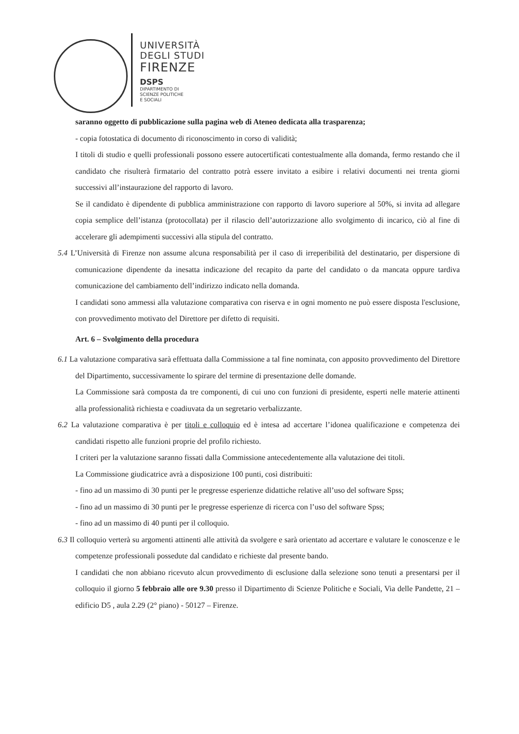UNIVERSITÀ
DEGLI STUDI
FIRENZE
DSPS
DIPARTIMENTO DI
SCIENZE POLITICHE
E SOCIALI
saranno oggetto di pubblicazione sulla pagina web di Ateneo dedicata alla trasparenza;
- copia fotostatica di documento di riconoscimento in corso di validità;
I titoli di studio e quelli professionali possono essere autocertificati contestualmente alla domanda, fermo restando che il candidato che risulterà firmatario del contratto potrà essere invitato a esibire i relativi documenti nei trenta giorni successivi all’instaurazione del rapporto di lavoro.
Se il candidato è dipendente di pubblica amministrazione con rapporto di lavoro superiore al 50%, si invita ad allegare copia semplice dell’istanza (protocollata) per il rilascio dell’autorizzazione allo svolgimento di incarico, ciò al fine di accelerare gli adempimenti successivi alla stipula del contratto.
5.4 L’Università di Firenze non assume alcuna responsabilità per il caso di irreperibilità del destinatario, per dispersione di comunicazione dipendente da inesatta indicazione del recapito da parte del candidato o da mancata oppure tardiva comunicazione del cambiamento dell’indirizzo indicato nella domanda.
I candidati sono ammessi alla valutazione comparativa con riserva e in ogni momento ne può essere disposta l'esclusione, con provvedimento motivato del Direttore per difetto di requisiti.
Art. 6 – Svolgimento della procedura
6.1 La valutazione comparativa sarà effettuata dalla Commissione a tal fine nominata, con apposito provvedimento del Direttore del Dipartimento, successivamente lo spirare del termine di presentazione delle domande.
La Commissione sarà composta da tre componenti, di cui uno con funzioni di presidente, esperti nelle materie attinenti alla professionalità richiesta e coadiuvata da un segretario verbalizzante.
6.2 La valutazione comparativa è per titoli e colloquio ed è intesa ad accertare l’idonea qualificazione e competenza dei candidati rispetto alle funzioni proprie del profilo richiesto.
I criteri per la valutazione saranno fissati dalla Commissione antecedentemente alla valutazione dei titoli.
La Commissione giudicatrice avrà a disposizione 100 punti, così distribuiti:
- fino ad un massimo di 30 punti per le pregresse esperienze didattiche relative all’uso del software Spss;
- fino ad un massimo di 30 punti per le pregresse esperienze di ricerca con l’uso del software Spss;
- fino ad un massimo di 40 punti per il colloquio.
6.3 Il colloquio verterà su argomenti attinenti alle attività da svolgere e sarà orientato ad accertare e valutare le conoscenze e le competenze professionali possedute dal candidato e richieste dal presente bando.
I candidati che non abbiano ricevuto alcun provvedimento di esclusione dalla selezione sono tenuti a presentarsi per il colloquio il giorno 5 febbraio alle ore 9.30 presso il Dipartimento di Scienze Politiche e Sociali, Via delle Pandette, 21 – edificio D5 , aula 2.29 (2° piano) - 50127 – Firenze.